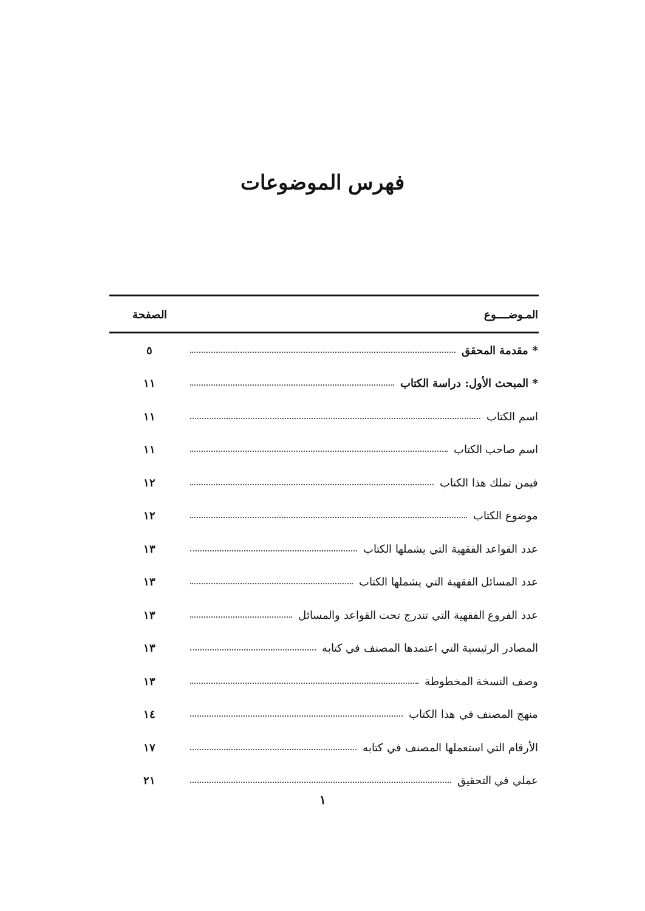فهرس الموضوعات
| المـوضــــوع | الصفحة |
| --- | --- |
| * مقدمة المحقق | ٥ |
| * المبحث الأول: دراسة الكتاب | ١١ |
| اسم الكتاب | ١١ |
| اسم صاحب الكتاب | ١١ |
| فيمن تملك هذا الكتاب | ١٢ |
| موضوع الكتاب | ١٢ |
| عدد القواعد الفقهية التي يشملها الكتاب | ١٣ |
| عدد المسائل الفقهية التي يشملها الكتاب | ١٣ |
| عدد الفروع الفقهية التي تندرج تحت القواعد والمسائل | ١٣ |
| المصادر الرئيسية التي اعتمدها المصنف في كتابه | ١٣ |
| وصف النسخة المخطوطة | ١٣ |
| منهج المصنف في هذا الكتاب | ١٤ |
| الأرقام التي استعملها المصنف في كتابه | ١٧ |
| عملي في التحقيق | ٢١ |
١